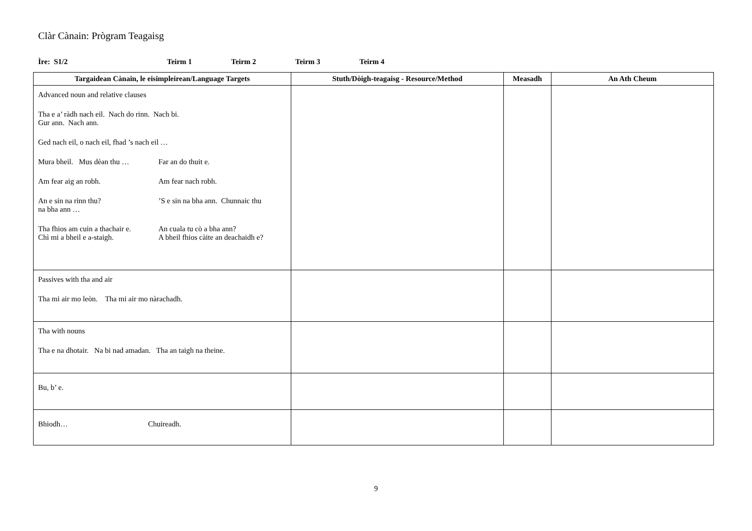Clàr Cànain: Prògram Teagaisg
Ìre: S1/2 Teirm 1 Teirm 2 Teirm 3 Teirm 4
| Targaidean Cànain, le eisimpleirean/Language Targets | Stuth/Dòigh-teagaisg - Resource/Method | Measadh | An Ath Cheum |
| --- | --- | --- | --- |
| Advanced noun and relative clauses Tha e a’ ràdh nach eil. Nach do rinn. Nach bi. Gur ann. Nach ann. Ged nach eil, o nach eil, fhad ’s nach eil … Mura bheil. Mus dèan thu … Far an do thuit e. Am fear aig an robh. Am fear nach robh. An e sin na rinn thu? ’S e sin na bha ann. Chunnaic thu na bha ann … Tha fhios am cuin a thachair e. Chì mi a bheil e a-staigh. An cuala tu cò a bha ann? A bheil fhios càite an deachaidh e? | | | |
| Passives with tha and air Tha mi air mo leòn. Tha mi air mo nàrachadh. | | | |
| Tha with nouns Tha e na dhotair. Na bi nad amadan. Tha an taigh na theine. | | | |
| Bu, b’ e. | | | |
| Bhiodh… Chuireadh. | | | |
9